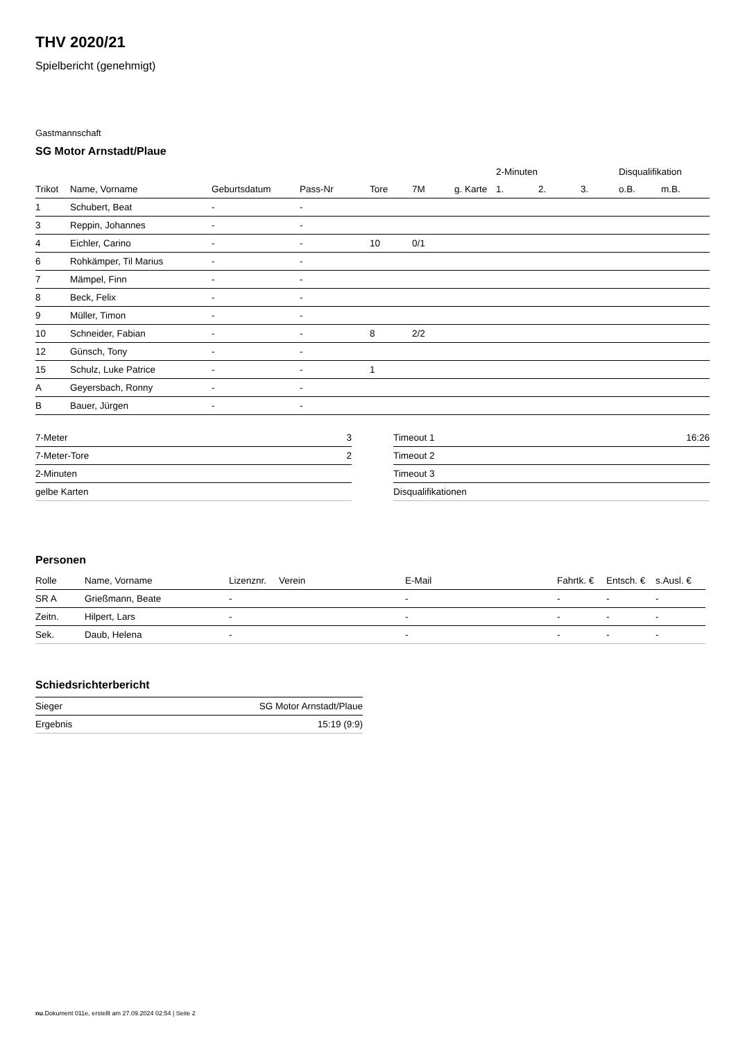THV 2020/21
Spielbericht (genehmigt)
Gastmannschaft
SG Motor Arnstadt/Plaue
| | | | | | | | 2-Minuten | | | Disqualifikation | |
| --- | --- | --- | --- | --- | --- | --- | --- | --- | --- | --- | --- |
| Trikot | Name, Vorname | Geburtsdatum | Pass-Nr | Tore | 7M | g. Karte | 1. | 2. | 3. | o.B. | m.B. |
| 1 | Schubert, Beat | - | - | | | | | | | | |
| 3 | Reppin, Johannes | - | - | | | | | | | | |
| 4 | Eichler, Carino | - | - | 10 | 0/1 | | | | | | |
| 6 | Rohkämper, Til Marius | - | - | | | | | | | | |
| 7 | Mämpel, Finn | - | - | | | | | | | | |
| 8 | Beck, Felix | - | - | | | | | | | | |
| 9 | Müller, Timon | - | - | | | | | | | | |
| 10 | Schneider, Fabian | - | - | 8 | 2/2 | | | | | | |
| 12 | Günsch, Tony | - | - | | | | | | | | |
| 15 | Schulz, Luke Patrice | - | - | 1 | | | | | | | |
| A | Geyersbach, Ronny | - | - | | | | | | | | |
| B | Bauer, Jürgen | - | - | | | | | | | | |
| 7-Meter | 3 |
| 7-Meter-Tore | 2 |
| 2-Minuten | |
| gelbe Karten | |
| Timeout 1 | 16:26 |
| Timeout 2 | |
| Timeout 3 | |
| Disqualifikationen | |
Personen
| Rolle | Name, Vorname | Lizenznr. | Verein | E-Mail | Fahrtk. € | Entsch. € | s.Ausl. € |
| --- | --- | --- | --- | --- | --- | --- | --- |
| SR A | Grießmann, Beate | - | | - | - | - | - |
| Zeitn. | Hilpert, Lars | - | | - | - | - | - |
| Sek. | Daub, Helena | - | | - | - | - | - |
Schiedsrichterbericht
| Sieger | SG Motor Arnstadt/Plaue |
| Ergebnis | 15:19 (9:9) |
nu.Dokument 011e, erstellt am 27.09.2024 02:54 | Seite 2